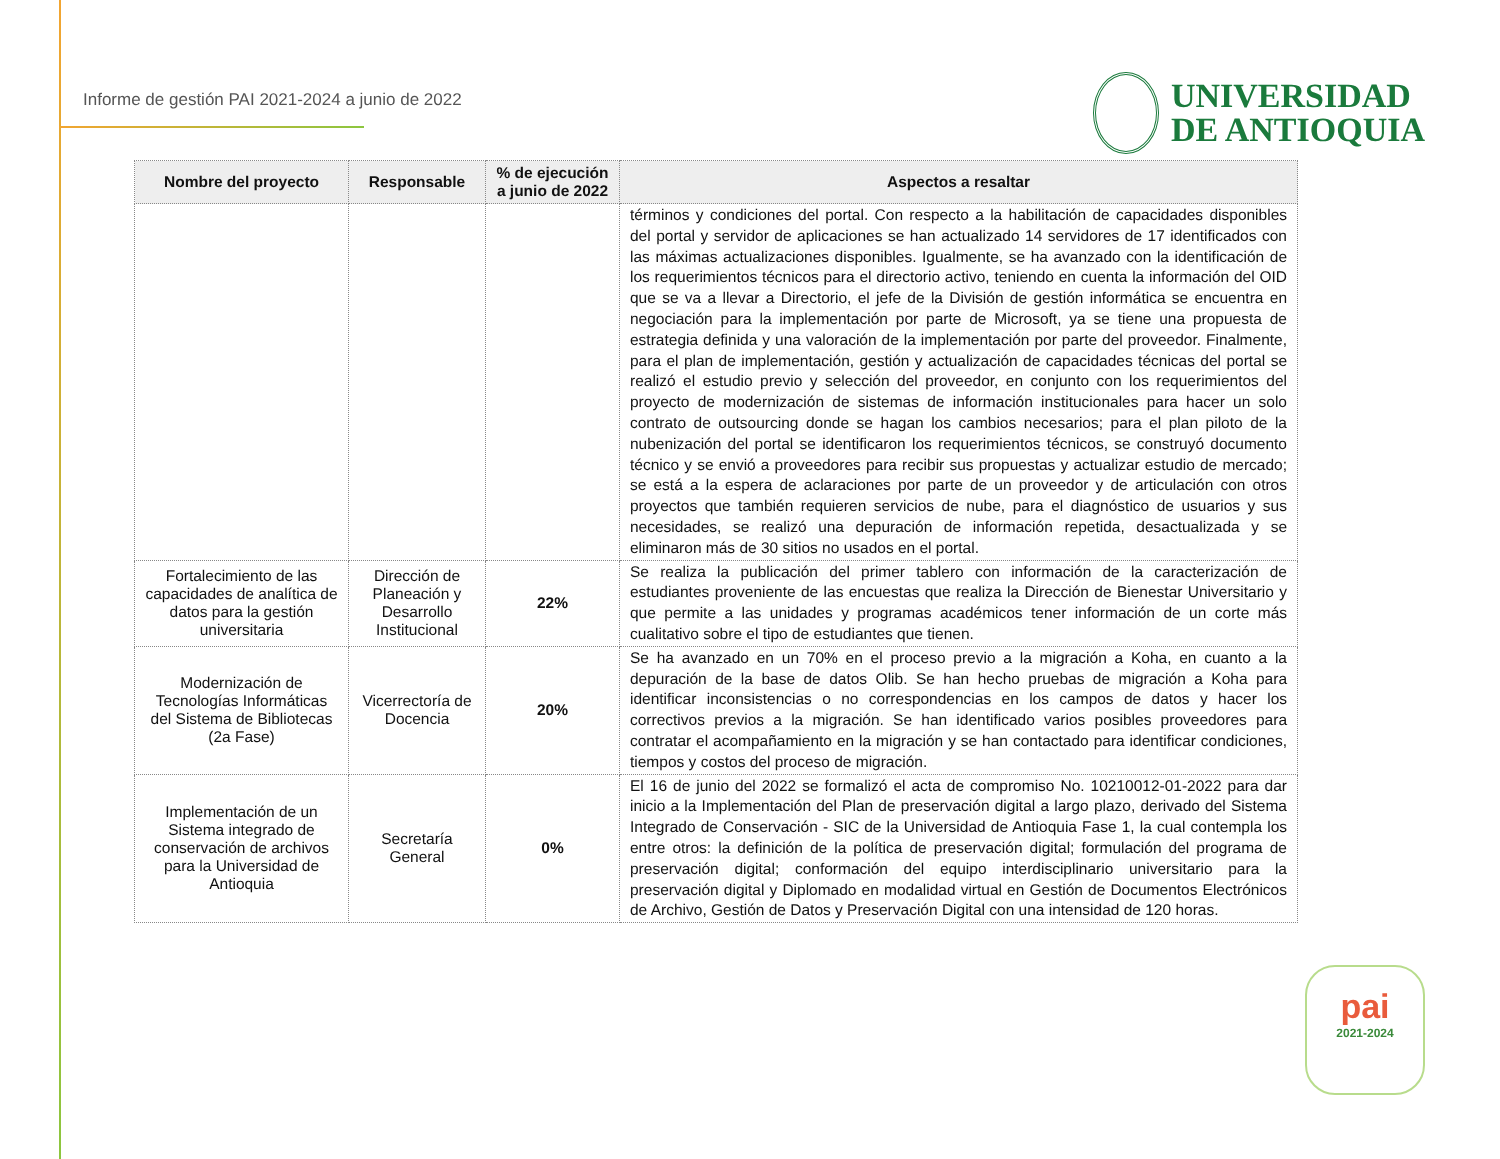Informe de gestión PAI 2021-2024 a junio de 2022
UNIVERSIDAD
DE ANTIOQUIA
| Nombre del proyecto | Responsable | % de ejecución a junio de 2022 | Aspectos a resaltar |
| --- | --- | --- | --- |
| | | | términos y condiciones del portal. Con respecto a la habilitación de capacidades disponibles del portal y servidor de aplicaciones se han actualizado 14 servidores de 17 identificados con las máximas actualizaciones disponibles. Igualmente, se ha avanzado con la identificación de los requerimientos técnicos para el directorio activo, teniendo en cuenta la información del OID que se va a llevar a Directorio, el jefe de la División de gestión informática se encuentra en negociación para la implementación por parte de Microsoft, ya se tiene una propuesta de estrategia definida y una valoración de la implementación por parte del proveedor. Finalmente, para el plan de implementación, gestión y actualización de capacidades técnicas del portal se realizó el estudio previo y selección del proveedor, en conjunto con los requerimientos del proyecto de modernización de sistemas de información institucionales para hacer un solo contrato de outsourcing donde se hagan los cambios necesarios; para el plan piloto de la nubenización del portal se identificaron los requerimientos técnicos, se construyó documento técnico y se envió a proveedores para recibir sus propuestas y actualizar estudio de mercado; se está a la espera de aclaraciones por parte de un proveedor y de articulación con otros proyectos que también requieren servicios de nube, para el diagnóstico de usuarios y sus necesidades, se realizó una depuración de información repetida, desactualizada y se eliminaron más de 30 sitios no usados en el portal. |
| Fortalecimiento de las capacidades de analítica de datos para la gestión universitaria | Dirección de Planeación y Desarrollo Institucional | 22% | Se realiza la publicación del primer tablero con información de la caracterización de estudiantes proveniente de las encuestas que realiza la Dirección de Bienestar Universitario y que permite a las unidades y programas académicos tener información de un corte más cualitativo sobre el tipo de estudiantes que tienen. |
| Modernización de Tecnologías Informáticas del Sistema de Bibliotecas (2a Fase) | Vicerrectoría de Docencia | 20% | Se ha avanzado en un 70% en el proceso previo a la migración a Koha, en cuanto a la depuración de la base de datos Olib. Se han hecho pruebas de migración a Koha para identificar inconsistencias o no correspondencias en los campos de datos y hacer los correctivos previos a la migración. Se han identificado varios posibles proveedores para contratar el acompañamiento en la migración y se han contactado para identificar condiciones, tiempos y costos del proceso de migración. |
| Implementación de un Sistema integrado de conservación de archivos para la Universidad de Antioquia | Secretaría General | 0% | El 16 de junio del 2022 se formalizó el acta de compromiso No. 10210012-01-2022 para dar inicio a la Implementación del Plan de preservación digital a largo plazo, derivado del Sistema Integrado de Conservación - SIC de la Universidad de Antioquia Fase 1, la cual contempla los entre otros: la definición de la política de preservación digital; formulación del programa de preservación digital; conformación del equipo interdisciplinario universitario para la preservación digital y Diplomado en modalidad virtual en Gestión de Documentos Electrónicos de Archivo, Gestión de Datos y Preservación Digital con una intensidad de 120 horas. |
pai
2021-2024